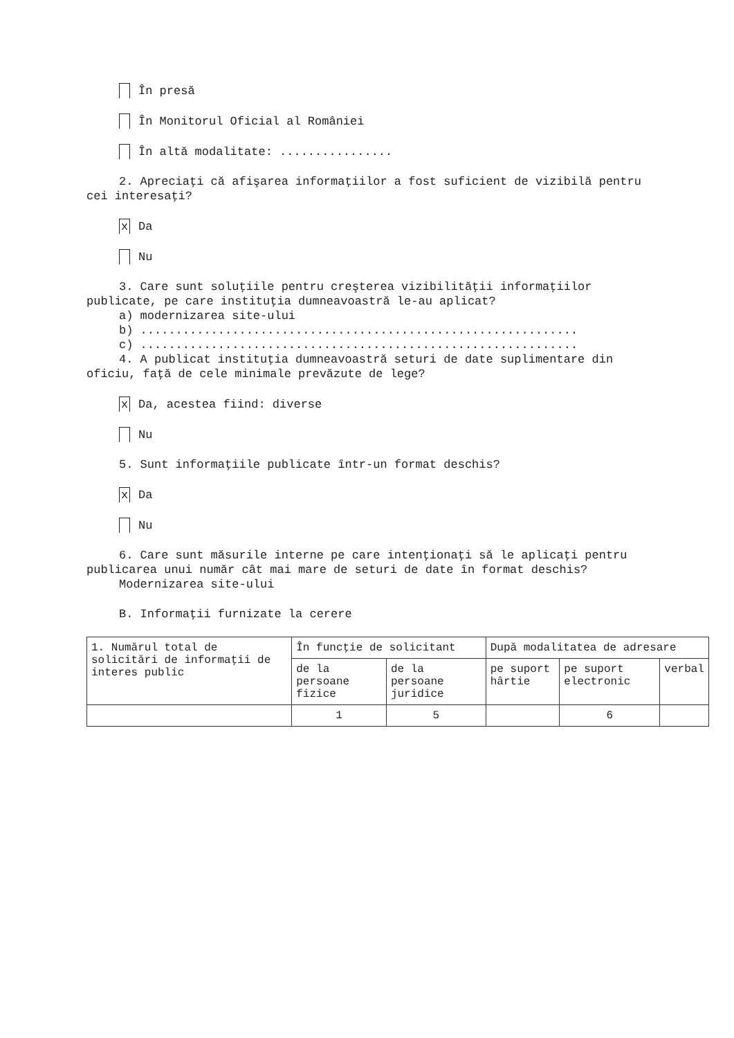În presă
În Monitorul Oficial al României
În altă modalitate: ................
2. Apreciaţi că afişarea informaţiilor a fost suficient de vizibilă pentru
cei interesaţi?
x Da
Nu
3. Care sunt soluţiile pentru creşterea vizibilităţii informaţiilor
publicate, pe care instituţia dumneavoastră le-au aplicat?
a) modernizarea site-ului
b) ..............................................................
c) ..............................................................
4. A publicat instituţia dumneavoastră seturi de date suplimentare din
oficiu, faţă de cele minimale prevăzute de lege?
x Da, acestea fiind: diverse
Nu
5. Sunt informaţiile publicate într-un format deschis?
x Da
Nu
6. Care sunt măsurile interne pe care intenţionaţi să le aplicaţi pentru
publicarea unui număr cât mai mare de seturi de date în format deschis?
Modernizarea site-ului
B. Informaţii furnizate la cerere
| 1. Numărul total de solicitări de informaţii de interes public | În funcţie de solicitant | | După modalitatea de adresare | | |
| --- | --- | --- | --- | --- | --- |
| | de la persoane fizice | de la persoane juridice | pe suport hârtie | pe suport electronic | verbal |
| | 1 | 5 | | 6 | |